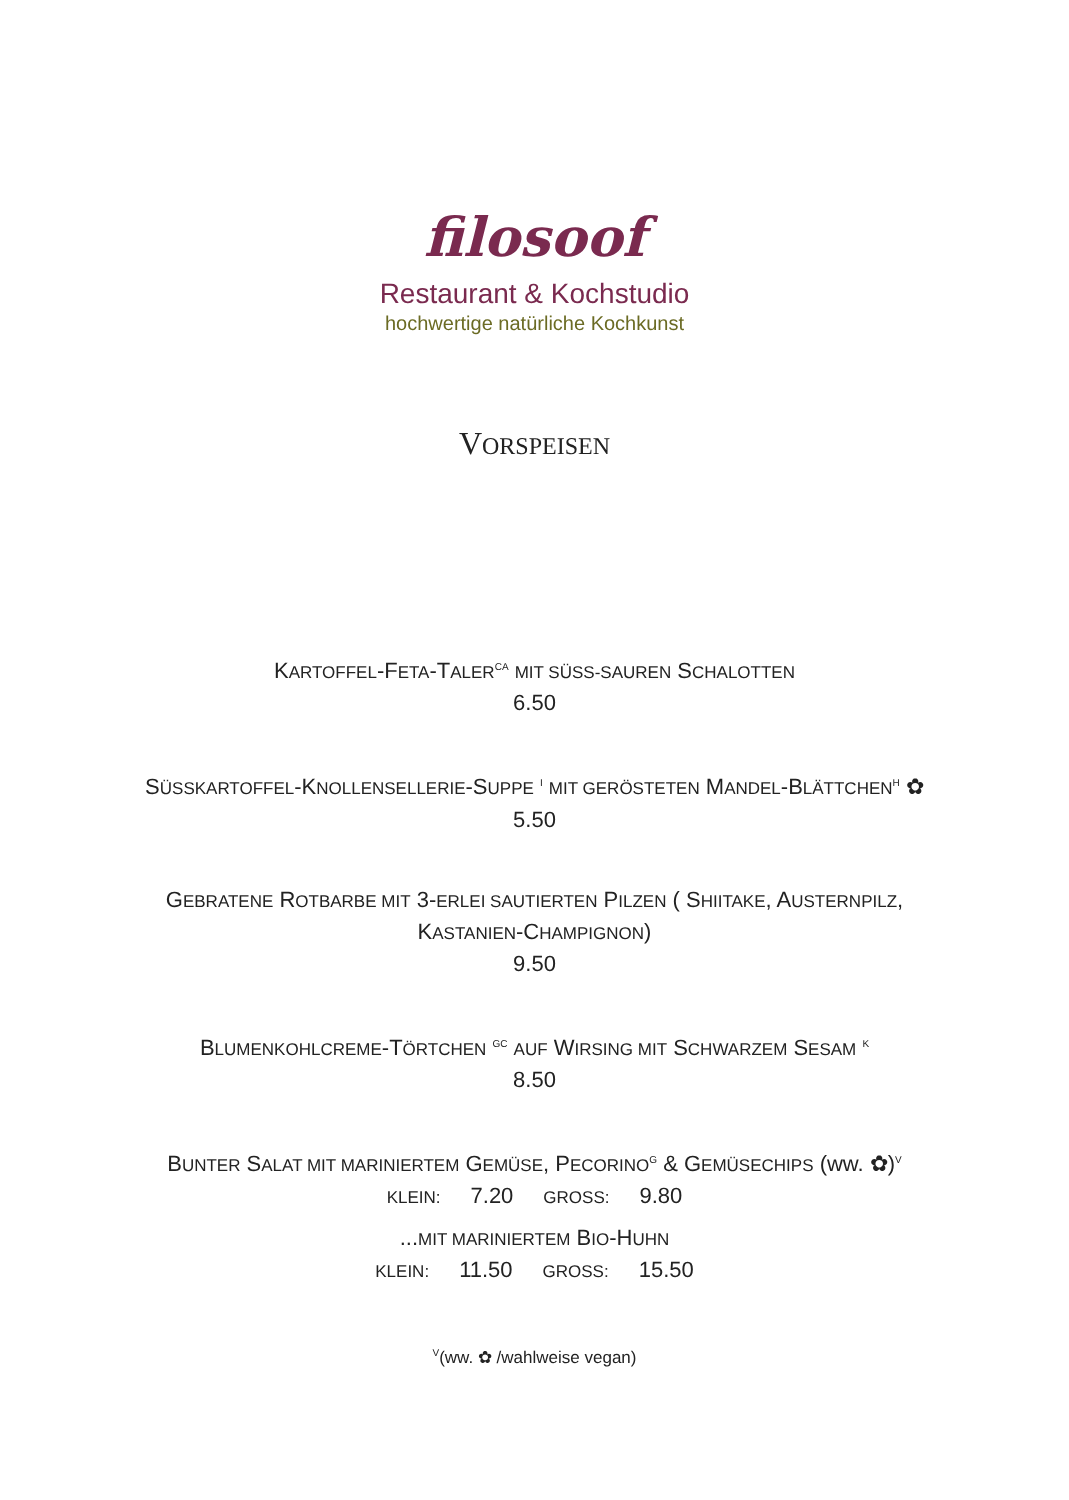filosoof
Restaurant & Kochstudio
hochwertige natürliche Kochkunst
VORSPEISEN
KARTOFFEL-FETA-TALER<sup>CA</sup> MIT SÜSS-SAUREN SCHALOTTEN
6.50
SÜSSKARTOFFEL-KNOLLENSELLERIE-SUPPE <sup>I</sup> MIT GERÖSTETEN MANDEL-BLÄTTCHEN<sup>H</sup> ✿
5.50
GEBRATENE ROTBARBE MIT 3-ERLEI SAUTIERTEN PILZEN ( SHIITAKE, AUSTERNPILZ,
KASTANIEN-CHAMPIGNON)
9.50
BLUMENKOHLCREME-TÖRTCHEN <sup>GC</sup> AUF WIRSING MIT SCHWARZEM SESAM <sup>K</sup>
8.50
BUNTER SALAT MIT MARINIERTEM GEMÜSE, PECORINO<sup>G</sup> & GEMÜSECHIPS (ww. ✿)<sup>V</sup>
KLEIN: 7.20 GROSS: 9.80
...MIT MARINIERTEM BIO-HUHN
KLEIN: 11.50 GROSS: 15.50
<sup>V</sup>(ww. ✿ /wahlweise vegan)